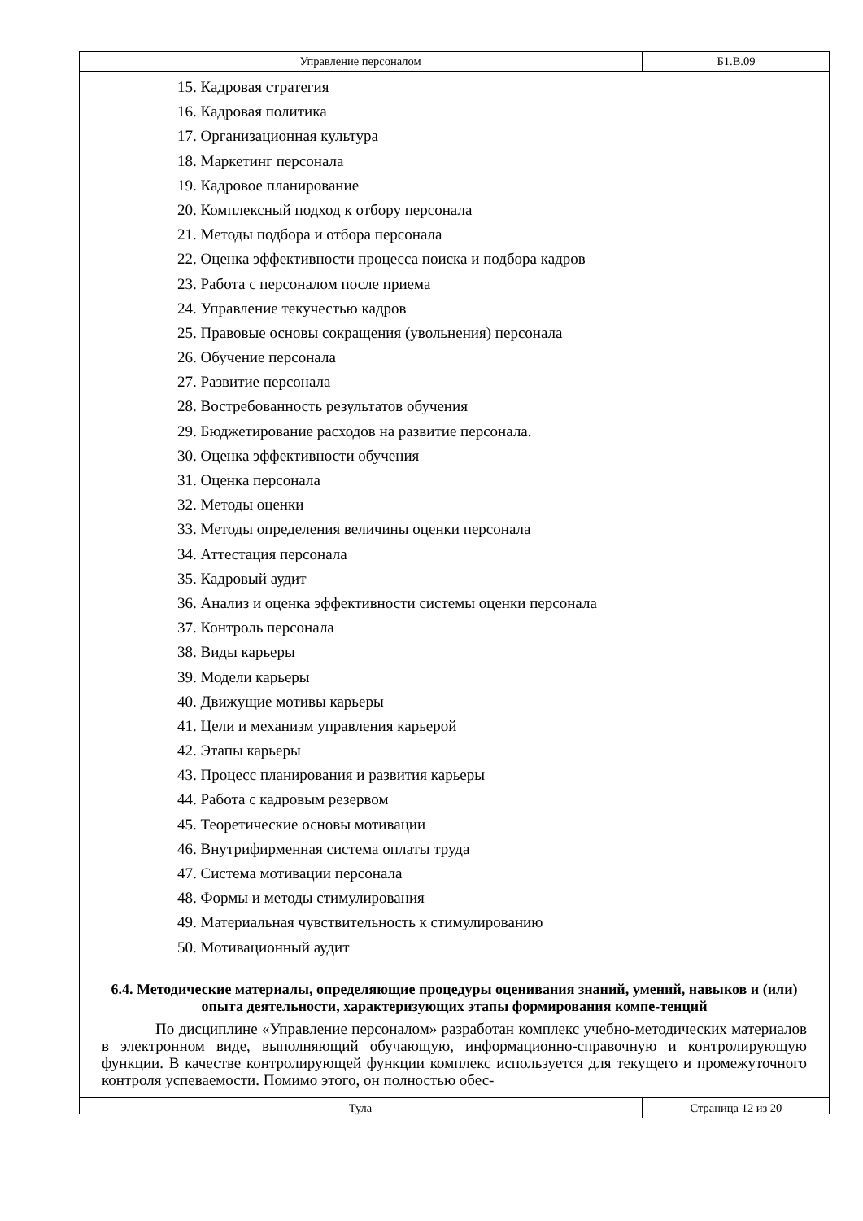Управление персоналом Б1.В.09
15. Кадровая стратегия
16. Кадровая политика
17. Организационная культура
18. Маркетинг персонала
19. Кадровое планирование
20. Комплексный подход к отбору персонала
21. Методы подбора и отбора персонала
22. Оценка эффективности процесса поиска и подбора кадров
23. Работа с персоналом после приема
24. Управление текучестью кадров
25. Правовые основы сокращения (увольнения) персонала
26. Обучение персонала
27. Развитие персонала
28. Востребованность результатов обучения
29. Бюджетирование расходов на развитие персонала.
30. Оценка эффективности обучения
31. Оценка персонала
32. Методы оценки
33. Методы определения величины оценки персонала
34. Аттестация персонала
35. Кадровый аудит
36. Анализ и оценка эффективности системы оценки персонала
37. Контроль персонала
38. Виды карьеры
39. Модели карьеры
40. Движущие мотивы карьеры
41. Цели и механизм управления карьерой
42. Этапы карьеры
43. Процесс планирования и развития карьеры
44. Работа с кадровым резервом
45. Теоретические основы мотивации
46. Внутрифирменная система оплаты труда
47. Система мотивации персонала
48. Формы и методы стимулирования
49. Материальная чувствительность к стимулированию
50. Мотивационный аудит
6.4. Методические материалы, определяющие процедуры оценивания знаний, умений, навыков и (или) опыта деятельности, характеризующих этапы формирования компе-тенций
По дисциплине «Управление персоналом» разработан комплекс учебно-методических материалов в электронном виде, выполняющий обучающую, информационно-справочную и контролирующую функции. В качестве контролирующей функции комплекс используется для текущего и промежуточного контроля успеваемости. Помимо этого, он полностью обес-
Тула Страница 12 из 20